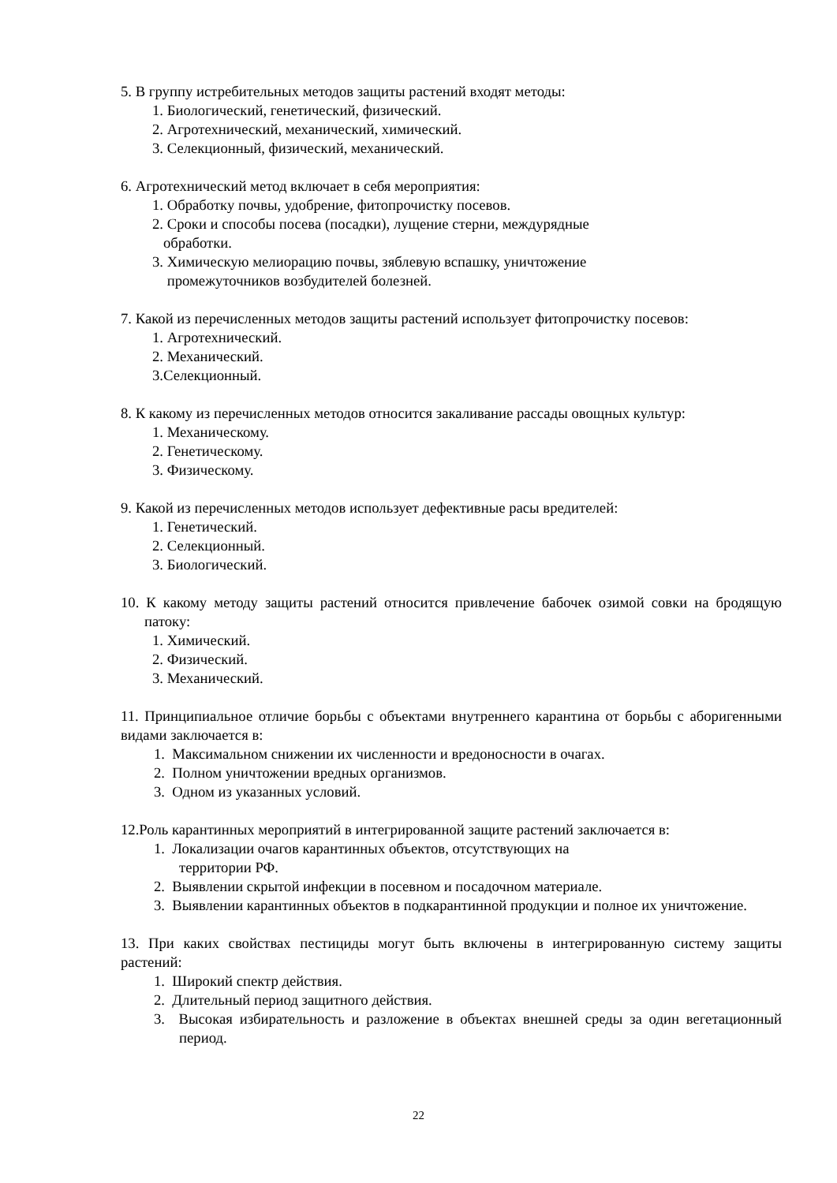5. В группу истребительных методов защиты растений входят методы:
1. Биологический, генетический, физический.
2. Агротехнический, механический, химический.
3. Селекционный, физический, механический.
6. Агротехнический метод включает в себя мероприятия:
1. Обработку почвы, удобрение, фитопрочистку посевов.
2. Сроки и способы посева (посадки), лущение стерни, междурядные
обработки.
3. Химическую мелиорацию почвы, зяблевую вспашку, уничтожение
промежуточников возбудителей болезней.
7. Какой из перечисленных методов защиты растений использует фитопрочистку посевов:
1. Агротехнический.
2. Механический.
3.Селекционный.
8. К какому из перечисленных методов относится закаливание рассады овощных культур:
1. Механическому.
2. Генетическому.
3. Физическому.
9. Какой из перечисленных методов использует дефективные расы вредителей:
1. Генетический.
2. Селекционный.
3. Биологический.
10. К какому методу защиты растений относится привлечение бабочек озимой совки на бродящую патоку:
1. Химический.
2. Физический.
3. Механический.
11. Принципиальное отличие борьбы с объектами внутреннего карантина от борьбы с аборигенными видами заключается в:
1. Максимальном снижении их численности и вредоносности в очагах.
2. Полном уничтожении вредных организмов.
3. Одном из указанных условий.
12.Роль карантинных мероприятий в интегрированной защите растений заключается в:
1. Локализации очагов карантинных объектов, отсутствующих на
территории РФ.
2. Выявлении скрытой инфекции в посевном и посадочном материале.
3. Выявлении карантинных объектов в подкарантинной продукции и полное их уничтожение.
13. При каких свойствах пестициды могут быть включены в интегрированную систему защиты растений:
1. Широкий спектр действия.
2. Длительный период защитного действия.
3. Высокая избирательность и разложение в объектах внешней среды за один вегетационный период.
22